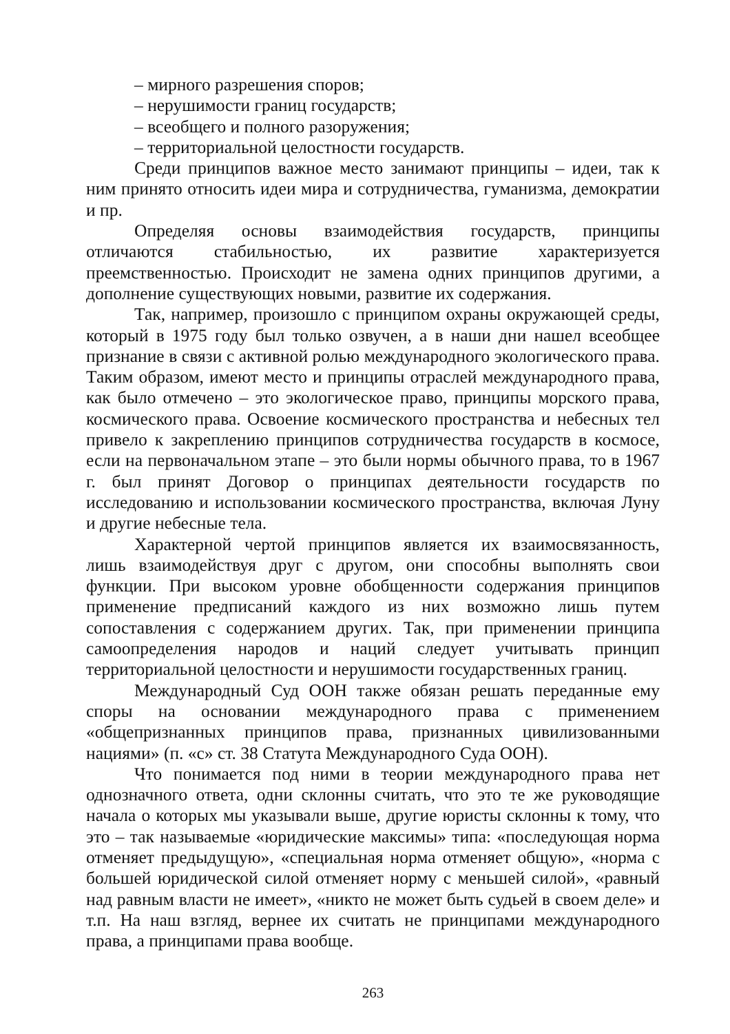– мирного разрешения споров;
– нерушимости границ государств;
– всеобщего и полного разоружения;
– территориальной целостности государств.
Среди принципов важное место занимают принципы – идеи, так к ним принято относить идеи мира и сотрудничества, гуманизма, демократии и пр.
Определяя основы взаимодействия государств, принципы отличаются стабильностью, их развитие характеризуется преемственностью. Происходит не замена одних принципов другими, а дополнение существующих новыми, развитие их содержания.
Так, например, произошло с принципом охраны окружающей среды, который в 1975 году был только озвучен, а в наши дни нашел всеобщее признание в связи с активной ролью международного экологического права. Таким образом, имеют место и принципы отраслей международного права, как было отмечено – это экологическое право, принципы морского права, космического права. Освоение космического пространства и небесных тел привело к закреплению принципов сотрудничества государств в космосе, если на первоначальном этапе – это были нормы обычного права, то в 1967 г. был принят Договор о принципах деятельности государств по исследованию и использовании космического пространства, включая Луну и другие небесные тела.
Характерной чертой принципов является их взаимосвязанность, лишь взаимодействуя друг с другом, они способны выполнять свои функции. При высоком уровне обобщенности содержания принципов применение предписаний каждого из них возможно лишь путем сопоставления с содержанием других. Так, при применении принципа самоопределения народов и наций следует учитывать принцип территориальной целостности и нерушимости государственных границ.
Международный Суд ООН также обязан решать переданные ему споры на основании международного права с применением «общепризнанных принципов права, признанных цивилизованными нациями» (п. «с» ст. 38 Статута Международного Суда ООН).
Что понимается под ними в теории международного права нет однозначного ответа, одни склонны считать, что это те же руководящие начала о которых мы указывали выше, другие юристы склонны к тому, что это – так называемые «юридические максимы» типа: «последующая норма отменяет предыдущую», «специальная норма отменяет общую», «норма с большей юридической силой отменяет норму с меньшей силой», «равный над равным власти не имеет», «никто не может быть судьей в своем деле» и т.п. На наш взгляд, вернее их считать не принципами международного права, а принципами права вообще.
263